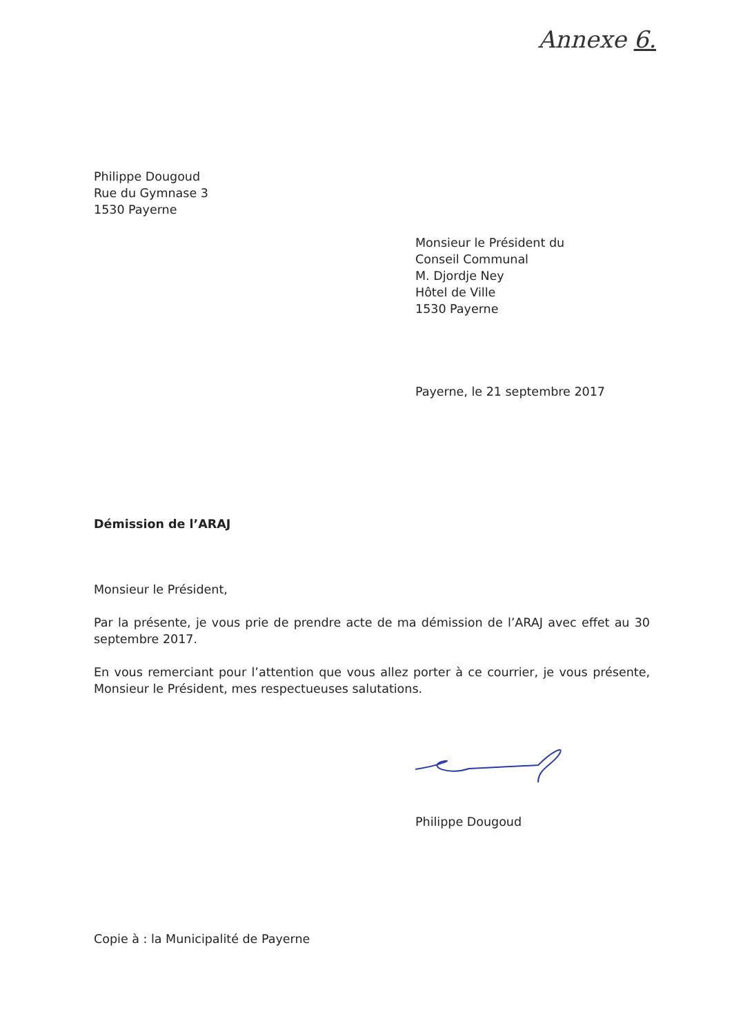Annexe 6.
Philippe Dougoud
Rue du Gymnase 3
1530 Payerne
Monsieur le Président du
Conseil Communal
M. Djordje Ney
Hôtel de Ville
1530 Payerne
Payerne, le 21 septembre 2017
Démission de l’ARAJ
Monsieur le Président,
Par la présente, je vous prie de prendre acte de ma démission de l’ARAJ avec effet au 30 septembre 2017.
En vous remerciant pour l’attention que vous allez porter à ce courrier, je vous présente, Monsieur le Président, mes respectueuses salutations.
Philippe Dougoud
Copie à : la Municipalité de Payerne